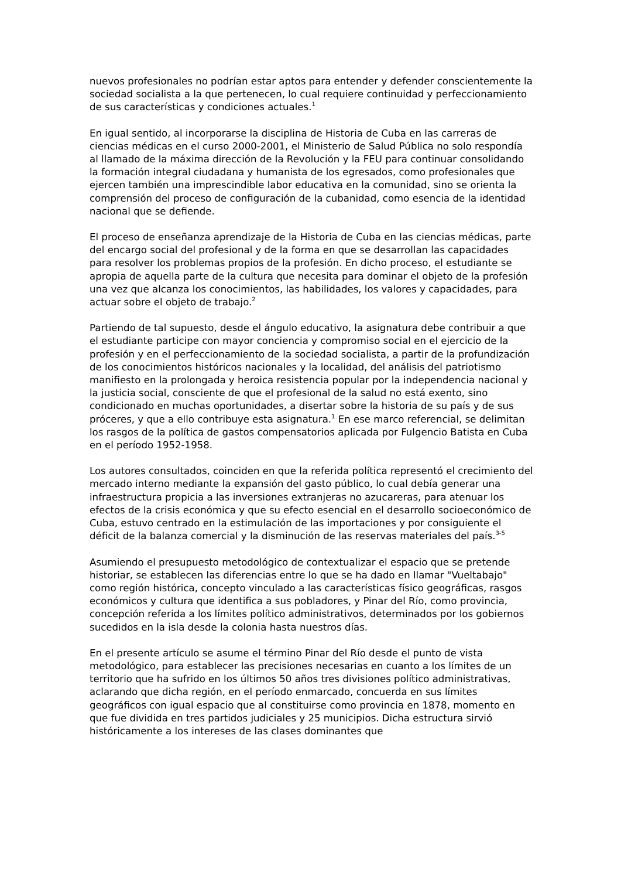nuevos profesionales no podrían estar aptos para entender y defender conscientemente la sociedad socialista a la que pertenecen, lo cual requiere continuidad y perfeccionamiento de sus características y condiciones actuales.<sup>1</sup>
En igual sentido, al incorporarse la disciplina de Historia de Cuba en las carreras de ciencias médicas en el curso 2000-2001, el Ministerio de Salud Pública no solo respondía al llamado de la máxima dirección de la Revolución y la FEU para continuar consolidando la formación integral ciudadana y humanista de los egresados, como profesionales que ejercen también una imprescindible labor educativa en la comunidad, sino se orienta la comprensión del proceso de configuración de la cubanidad, como esencia de la identidad nacional que se defiende.
El proceso de enseñanza aprendizaje de la Historia de Cuba en las ciencias médicas, parte del encargo social del profesional y de la forma en que se desarrollan las capacidades para resolver los problemas propios de la profesión. En dicho proceso, el estudiante se apropia de aquella parte de la cultura que necesita para dominar el objeto de la profesión una vez que alcanza los conocimientos, las habilidades, los valores y capacidades, para actuar sobre el objeto de trabajo.<sup>2</sup>
Partiendo de tal supuesto, desde el ángulo educativo, la asignatura debe contribuir a que el estudiante participe con mayor conciencia y compromiso social en el ejercicio de la profesión y en el perfeccionamiento de la sociedad socialista, a partir de la profundización de los conocimientos históricos nacionales y la localidad, del análisis del patriotismo manifiesto en la prolongada y heroica resistencia popular por la independencia nacional y la justicia social, consciente de que el profesional de la salud no está exento, sino condicionado en muchas oportunidades, a disertar sobre la historia de su país y de sus próceres, y que a ello contribuye esta asignatura.<sup>1</sup> En ese marco referencial, se delimitan los rasgos de la política de gastos compensatorios aplicada por Fulgencio Batista en Cuba en el período 1952-1958.
Los autores consultados, coinciden en que la referida política representó el crecimiento del mercado interno mediante la expansión del gasto público, lo cual debía generar una infraestructura propicia a las inversiones extranjeras no azucareras, para atenuar los efectos de la crisis económica y que su efecto esencial en el desarrollo socioeconómico de Cuba, estuvo centrado en la estimulación de las importaciones y por consiguiente el déficit de la balanza comercial y la disminución de las reservas materiales del país.<sup>3-5</sup>
Asumiendo el presupuesto metodológico de contextualizar el espacio que se pretende historiar, se establecen las diferencias entre lo que se ha dado en llamar "Vueltabajo" como región histórica, concepto vinculado a las características físico geográficas, rasgos económicos y cultura que identifica a sus pobladores, y Pinar del Río, como provincia, concepción referida a los límites político administrativos, determinados por los gobiernos sucedidos en la isla desde la colonia hasta nuestros días.
En el presente artículo se asume el término Pinar del Río desde el punto de vista metodológico, para establecer las precisiones necesarias en cuanto a los límites de un territorio que ha sufrido en los últimos 50 años tres divisiones político administrativas, aclarando que dicha región, en el período enmarcado, concuerda en sus límites geográficos con igual espacio que al constituirse como provincia en 1878, momento en que fue dividida en tres partidos judiciales y 25 municipios. Dicha estructura sirvió históricamente a los intereses de las clases dominantes que